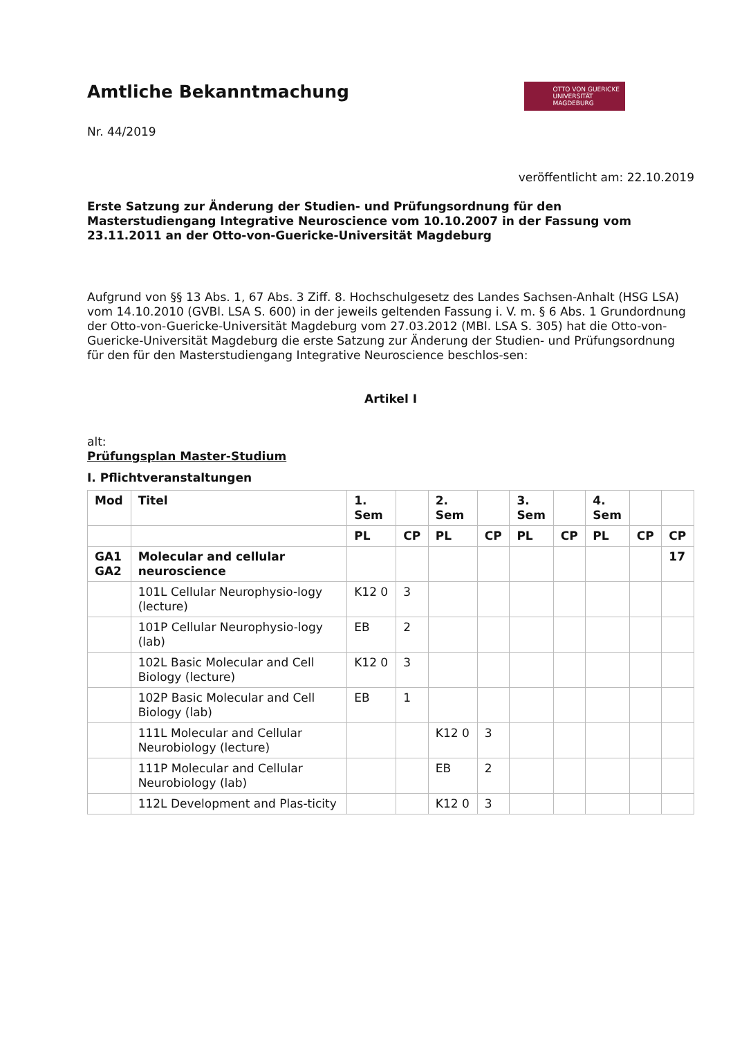Amtliche Bekanntmachung
OTTO VON GUERICKE
UNIVERSITÄT
MAGDEBURG
Nr. 44/2019
veröffentlicht am: 22.10.2019
Erste Satzung zur Änderung der Studien- und Prüfungsordnung für den Masterstudiengang Integrative Neuroscience vom 10.10.2007 in der Fassung vom 23.11.2011 an der Otto-von-Guericke-Universität Magdeburg
Aufgrund von §§ 13 Abs. 1, 67 Abs. 3 Ziff. 8. Hochschulgesetz des Landes Sachsen-Anhalt (HSG LSA) vom 14.10.2010 (GVBl. LSA S. 600) in der jeweils geltenden Fassung i. V. m. § 6 Abs. 1 Grundordnung der Otto-von-Guericke-Universität Magdeburg vom 27.03.2012 (MBl. LSA S. 305) hat die Otto-von-Guericke-Universität Magdeburg die erste Satzung zur Änderung der Studien- und Prüfungsordnung für den für den Masterstudiengang Integrative Neuroscience beschlos-sen:
Artikel I
alt:
Prüfungsplan Master-Studium
I. Pflichtveranstaltungen
| Mod | Titel | 1. Sem | | 2. Sem | | 3. Sem | | 4. Sem | | |
| --- | --- | --- | --- | --- | --- | --- | --- | --- | --- | --- |
| | | PL | CP | PL | CP | PL | CP | PL | CP | CP |
| GA1 GA2 | Molecular and cellular neuroscience | | | | | | | | | 17 |
| | 101L Cellular Neurophysio-logy (lecture) | K12 0 | 3 | | | | | | | |
| | 101P Cellular Neurophysio-logy (lab) | EB | 2 | | | | | | | |
| | 102L Basic Molecular and Cell Biology (lecture) | K12 0 | 3 | | | | | | | |
| | 102P Basic Molecular and Cell Biology (lab) | EB | 1 | | | | | | | |
| | 111L Molecular and Cellular Neurobiology (lecture) | | | K12 0 | 3 | | | | | |
| | 111P Molecular and Cellular Neurobiology (lab) | | | EB | 2 | | | | | |
| | 112L Development and Plas-ticity | | | K12 0 | 3 | | | | | |